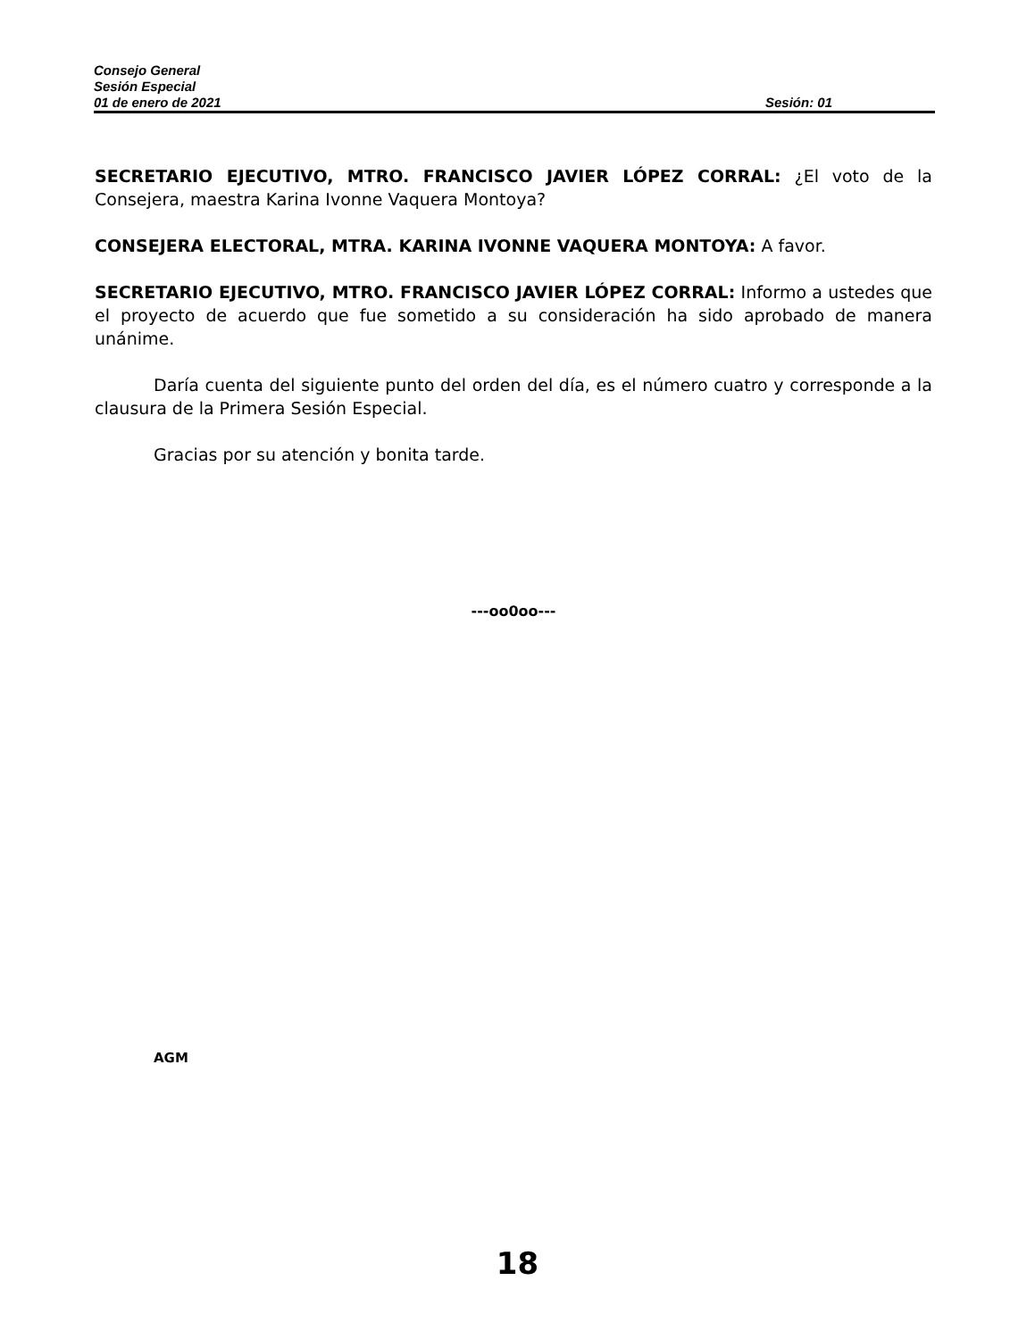Consejo General
Sesión Especial
01 de enero de 2021 Sesión: 01
SECRETARIO EJECUTIVO, MTRO. FRANCISCO JAVIER LÓPEZ CORRAL: ¿El voto de la Consejera, maestra Karina Ivonne Vaquera Montoya?
CONSEJERA ELECTORAL, MTRA. KARINA IVONNE VAQUERA MONTOYA: A favor.
SECRETARIO EJECUTIVO, MTRO. FRANCISCO JAVIER LÓPEZ CORRAL: Informo a ustedes que el proyecto de acuerdo que fue sometido a su consideración ha sido aprobado de manera unánime.
Daría cuenta del siguiente punto del orden del día, es el número cuatro y corresponde a la clausura de la Primera Sesión Especial.
Gracias por su atención y bonita tarde.
---oo0oo---
AGM
18